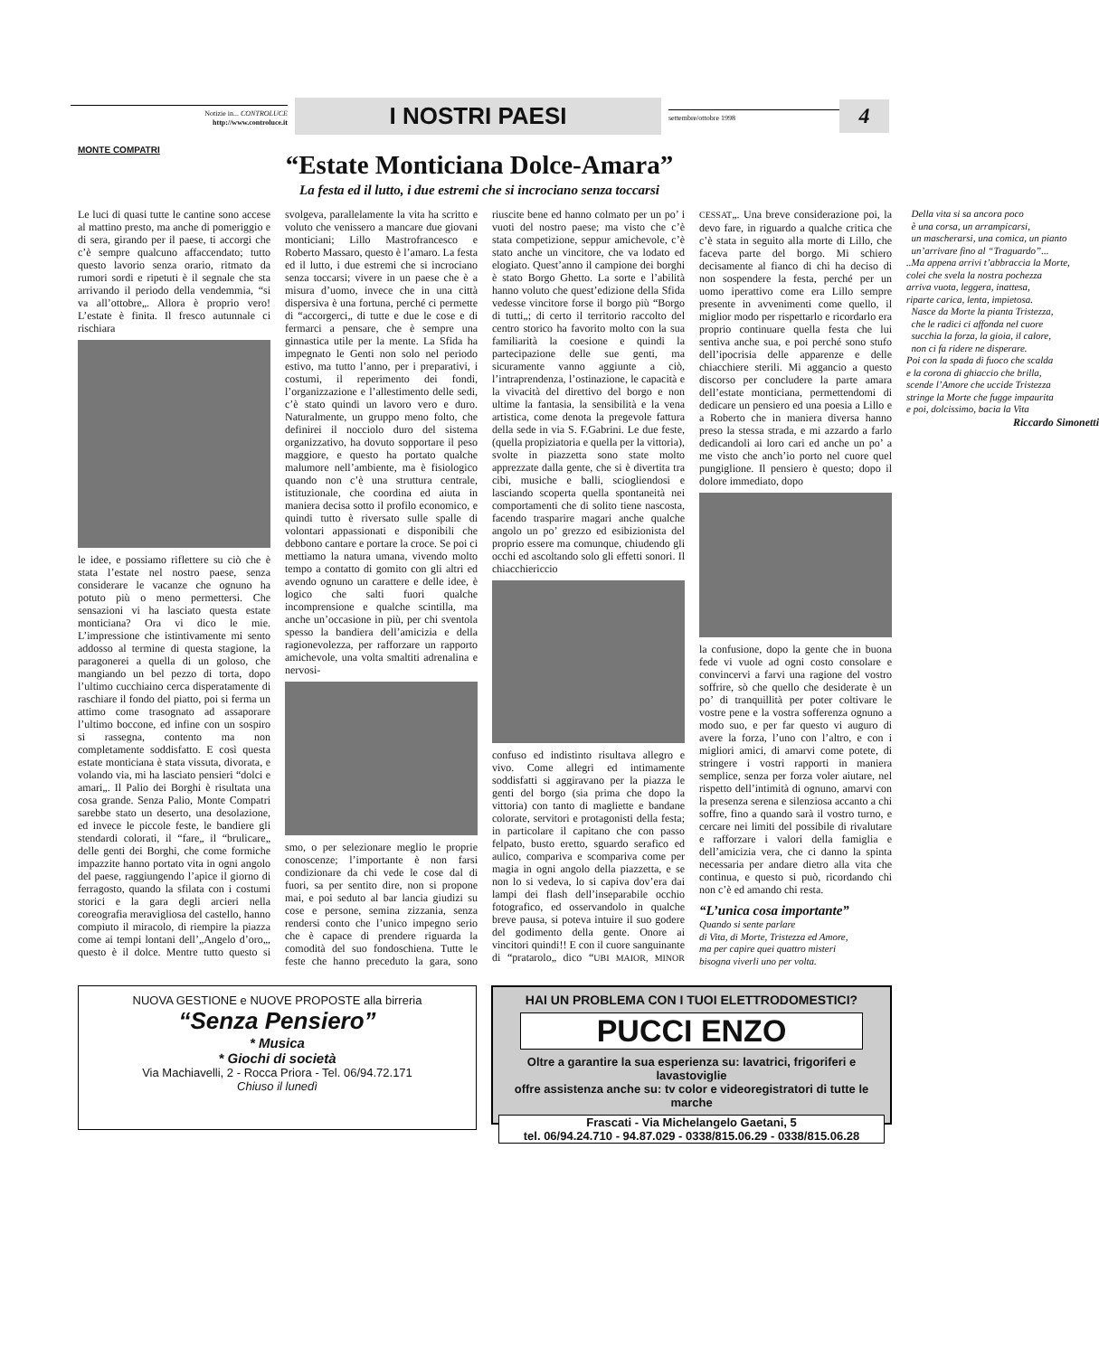Notizie in... CONTROLUCE
http://www.controluce.it
I NOSTRI PAESI
settembre/ottobre 1998
4
MONTE COMPATRI
“Estate Monticiana Dolce-Amara”
La festa ed il lutto, i due estremi che si incrociano senza toccarsi
Le luci di quasi tutte le cantine sono accese al mattino presto, ma anche di pomeriggio e di sera, girando per il paese, ti accorgi che c’è sempre qualcuno affaccendato; tutto questo lavorio senza orario, ritmato da rumori sordi e ripetuti è il segnale che sta arrivando il periodo della vendemmia, “si va all’ottobre„. Allora è proprio vero! L’estate è finita. Il fresco autunnale ci rischiara
le idee, e possiamo riflettere su ciò che è stata l’estate nel nostro paese, senza considerare le vacanze che ognuno ha potuto più o meno permettersi. Che sensazioni vi ha lasciato questa estate monticiana? Ora vi dico le mie. L’impressione che istintivamente mi sento addosso al termine di questa stagione, la paragonerei a quella di un goloso, che mangiando un bel pezzo di torta, dopo l’ultimo cucchiaino cerca disperatamente di raschiare il fondo del piatto, poi si ferma un attimo come trasognato ad assaporare l’ultimo boccone, ed infine con un sospiro si rassegna, contento ma non completamente soddisfatto. E così questa estate monticiana è stata vissuta, divorata, e volando via, mi ha lasciato pensieri “dolci e amari„. Il Palio dei Borghi è risultata una cosa grande. Senza Palio, Monte Compatri sarebbe stato un deserto, una desolazione, ed invece le piccole feste, le bandiere gli stendardi colorati, il “fare„ il “brulicare„ delle genti dei Borghi, che come formiche impazzite hanno portato vita in ogni angolo del paese, raggiungendo l’apice il giorno di ferragosto, quando la sfilata con i costumi storici e la gara degli arcieri nella coreografia meravigliosa del castello, hanno compiuto il miracolo, di riempire la piazza come ai tempi lontani dell’„Angelo d’oro„, questo è il dolce. Mentre tutto questo si svolgeva, parallelamente la vita ha scritto e voluto che venissero a mancare due giovani monticiani; Lillo Mastrofrancesco e Roberto Massaro, questo è l’amaro. La festa ed il lutto, i due estremi che si incrociano senza toccarsi; vivere in un paese che è a misura d’uomo, invece che in una città dispersiva è una fortuna, perché ci permette di “accorgerci„ di tutte e due le cose e di fermarci a pensare, che è sempre una ginnastica utile per la mente. La Sfida ha impegnato le Genti non solo nel periodo estivo, ma tutto l’anno, per i preparativi, i costumi, il reperimento dei fondi, l’organizzazione e l’allestimento delle sedi, c’è stato quindi un lavoro vero e duro. Naturalmente, un gruppo meno folto, che definirei il nocciolo duro del sistema organizzativo, ha dovuto sopportare il peso maggiore, e questo ha portato qualche malumore nell’ambiente, ma è fisiologico quando non c’è una struttura centrale, istituzionale, che coordina ed aiuta in maniera decisa sotto il profilo economico, e quindi tutto è riversato sulle spalle di volontari appassionati e disponibili che debbono cantare e portare la croce. Se poi ci mettiamo la natura umana, vivendo molto tempo a contatto di gomito con gli altri ed avendo ognuno un carattere e delle idee, è logico che salti fuori qualche incomprensione e qualche scintilla, ma anche un’occasione in più, per chi sventola spesso la bandiera dell’amicizia e della ragionevolezza, per rafforzare un rapporto amichevole, una volta smaltiti adrenalina e nervosi-
smo, o per selezionare meglio le proprie conoscenze; l’importante è non farsi condizionare da chi vede le cose dal di fuori, sa per sentito dire, non si propone mai, e poi seduto al bar lancia giudizi su cose e persone, semina zizzania, senza rendersi conto che l’unico impegno serio che è capace di prendere riguarda la comodità del suo fondoschiena. Tutte le feste che hanno preceduto la gara, sono riuscite bene ed hanno colmato per un po’ i vuoti del nostro paese; ma visto che c’è stata competizione, seppur amichevole, c’è stato anche un vincitore, che va lodato ed elogiato. Quest’anno il campione dei borghi è stato Borgo Ghetto. La sorte e l’abilità hanno voluto che quest’edizione della Sfida vedesse vincitore forse il borgo più “Borgo di tutti„; di certo il territorio raccolto del centro storico ha favorito molto con la sua familiarità la coesione e quindi la partecipazione delle sue genti, ma sicuramente vanno aggiunte a ciò, l’intraprendenza, l’ostinazione, le capacità e la vivacità del direttivo del borgo e non ultime la fantasia, la sensibilità e la vena artistica, come denota la pregevole fattura della sede in via S. F.Gabrini. Le due feste, (quella propiziatoria e quella per la vittoria), svolte in piazzetta sono state molto apprezzate dalla gente, che si è divertita tra cibi, musiche e balli, sciogliendosi e lasciando scoperta quella spontaneità nei comportamenti che di solito tiene nascosta, facendo trasparire magari anche qualche angolo un po’ grezzo ed esibizionista del proprio essere ma comunque, chiudendo gli occhi ed ascoltando solo gli effetti sonori. Il chiacchiericcio
confuso ed indistinto risultava allegro e vivo. Come allegri ed intimamente soddisfatti si aggiravano per la piazza le genti del borgo (sia prima che dopo la vittoria) con tanto di magliette e bandane colorate, servitori e protagonisti della festa; in particolare il capitano che con passo felpato, busto eretto, sguardo serafico ed aulico, compariva e scompariva come per magia in ogni angolo della piazzetta, e se non lo si vedeva, lo si capiva dov’era dai lampi dei flash dell’inseparabile occhio fotografico, ed osservandolo in qualche breve pausa, si poteva intuire il suo godere del godimento della gente. Onore ai vincitori quindi!! E con il cuore sanguinante di “pratarolo„ dico “UBI MAIOR, MINOR CESSAT„. Una breve considerazione poi, la devo fare, in riguardo a qualche critica che c’è stata in seguito alla morte di Lillo, che faceva parte del borgo. Mi schiero decisamente al fianco di chi ha deciso di non sospendere la festa, perché per un uomo iperattivo come era Lillo sempre presente in avvenimenti come quello, il miglior modo per rispettarlo e ricordarlo era proprio continuare quella festa che lui sentiva anche sua, e poi perché sono stufo dell’ipocrisia delle apparenze e delle chiacchiere sterili. Mi aggancio a questo discorso per concludere la parte amara dell’estate monticiana, permettendomi di dedicare un pensiero ed una poesia a Lillo e a Roberto che in maniera diversa hanno preso la stessa strada, e mi azzardo a farlo dedicandoli ai loro cari ed anche un po’ a me visto che anch’io porto nel cuore quel pungiglione. Il pensiero è questo; dopo il dolore immediato, dopo
la confusione, dopo la gente che in buona fede vi vuole ad ogni costo consolare e convincervi a farvi una ragione del vostro soffrire, sò che quello che desiderate è un po’ di tranquillità per poter coltivare le vostre pene e la vostra sofferenza ognuno a modo suo, e per far questo vi auguro di avere la forza, l’uno con l’altro, e con i migliori amici, di amarvi come potete, di stringere i vostri rapporti in maniera semplice, senza per forza voler aiutare, nel rispetto dell’intimità di ognuno, amarvi con la presenza serena e silenziosa accanto a chi soffre, fino a quando sarà il vostro turno, e cercare nei limiti del possibile di rivalutare e rafforzare i valori della famiglia e dell’amicizia vera, che ci danno la spinta necessaria per andare dietro alla vita che continua, e questo si può, ricordando chi non c’è ed amando chi resta.
“L’unica cosa importante”
Quando si sente parlare
di Vita, di Morte, Tristezza ed Amore,
ma per capire quei quattro misteri
bisogna viverli uno per volta.
Della vita si sa ancora poco
è una corsa, un arrampicarsi,
un mascherarsi, una comica, un pianto
un’arrivare fino al “Traguardo”...
..Ma appena arrivi t’abbraccia la Morte,
colei che svela la nostra pochezza
arriva vuota, leggera, inattesa,
riparte carica, lenta, impietosa.
Nasce da Morte la pianta Tristezza,
che le radici ci affonda nel cuore
succhia la forza, la gioia, il calore,
non ci fa ridere ne disperare.
Poi con la spada di fuoco che scalda
e la corona di ghiaccio che brilla,
scende l’Amore che uccide Tristezza
stringe la Morte che fugge impaurita
e poi, dolcissimo, bacia la Vita
Riccardo Simonetti
NUOVA GESTIONE e NUOVE PROPOSTE alla birreria
“Senza Pensiero”
* Musica
* Giochi di società
Via Machiavelli, 2 - Rocca Priora - Tel. 06/94.72.171
Chiuso il lunedì
HAI UN PROBLEMA CON I TUOI ELETTRODOMESTICI?
PUCCI ENZO
Oltre a garantire la sua esperienza su: lavatrici, frigoriferi e lavastoviglie
offre assistenza anche su: tv color e videoregistratori di tutte le marche
Frascati - Via Michelangelo Gaetani, 5
tel. 06/94.24.710 - 94.87.029 - 0338/815.06.29 - 0338/815.06.28